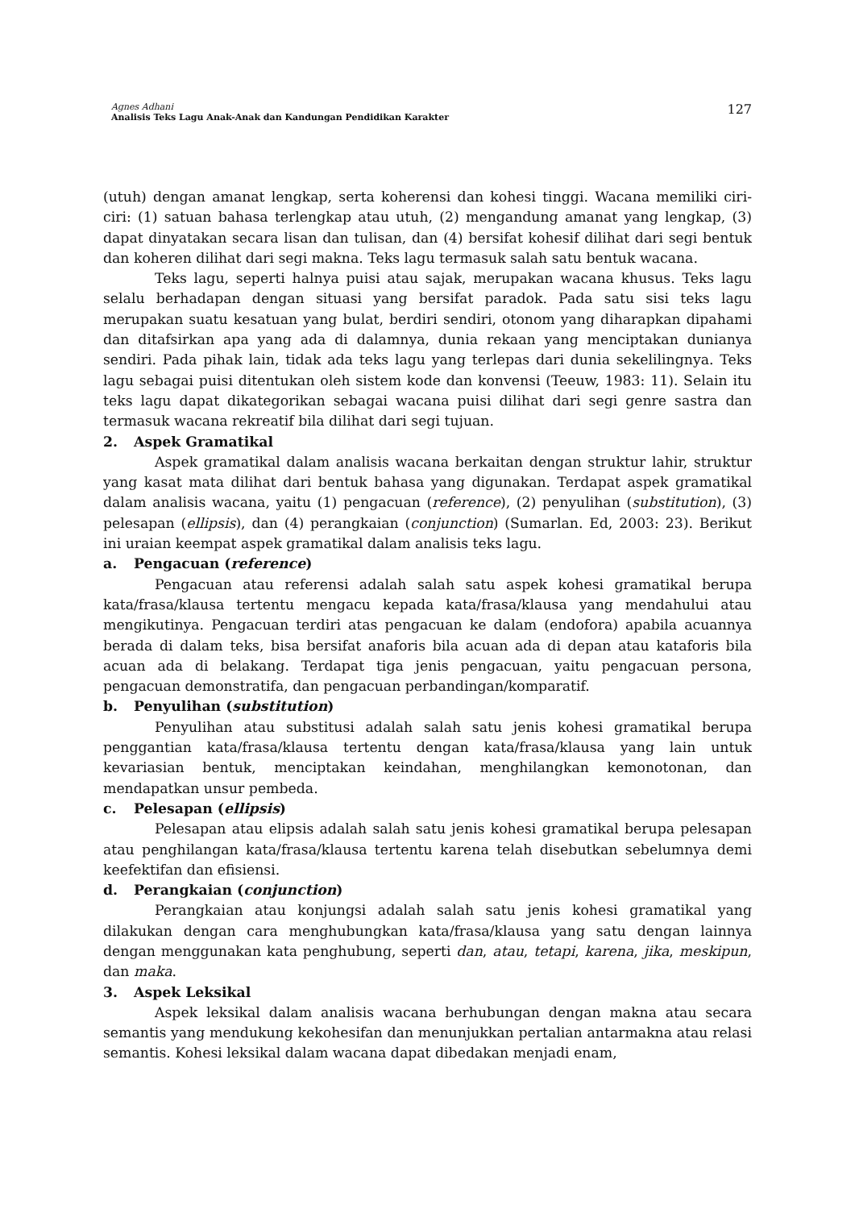Agnes Adhani
Analisis Teks Lagu Anak-Anak dan Kandungan Pendidikan Karakter
127
(utuh) dengan amanat lengkap, serta koherensi dan kohesi tinggi. Wacana memiliki ciri-ciri: (1) satuan bahasa terlengkap atau utuh, (2) mengandung amanat yang lengkap, (3) dapat dinyatakan secara lisan dan tulisan, dan (4) bersifat kohesif dilihat dari segi bentuk dan koheren dilihat dari segi makna. Teks lagu termasuk salah satu bentuk wacana.
Teks lagu, seperti halnya puisi atau sajak, merupakan wacana khusus. Teks lagu selalu berhadapan dengan situasi yang bersifat paradok. Pada satu sisi teks lagu merupakan suatu kesatuan yang bulat, berdiri sendiri, otonom yang diharapkan dipahami dan ditafsirkan apa yang ada di dalamnya, dunia rekaan yang menciptakan dunianya sendiri. Pada pihak lain, tidak ada teks lagu yang terlepas dari dunia sekelilingnya. Teks lagu sebagai puisi ditentukan oleh sistem kode dan konvensi (Teeuw, 1983: 11). Selain itu teks lagu dapat dikategorikan sebagai wacana puisi dilihat dari segi genre sastra dan termasuk wacana rekreatif bila dilihat dari segi tujuan.
2. Aspek Gramatikal
Aspek gramatikal dalam analisis wacana berkaitan dengan struktur lahir, struktur yang kasat mata dilihat dari bentuk bahasa yang digunakan. Terdapat aspek gramatikal dalam analisis wacana, yaitu (1) pengacuan (reference), (2) penyulihan (substitution), (3) pelesapan (ellipsis), dan (4) perangkaian (conjunction) (Sumarlan. Ed, 2003: 23). Berikut ini uraian keempat aspek gramatikal dalam analisis teks lagu.
a. Pengacuan (reference)
Pengacuan atau referensi adalah salah satu aspek kohesi gramatikal berupa kata/frasa/klausa tertentu mengacu kepada kata/frasa/klausa yang mendahului atau mengikutinya. Pengacuan terdiri atas pengacuan ke dalam (endofora) apabila acuannya berada di dalam teks, bisa bersifat anaforis bila acuan ada di depan atau kataforis bila acuan ada di belakang. Terdapat tiga jenis pengacuan, yaitu pengacuan persona, pengacuan demonstratifa, dan pengacuan perbandingan/komparatif.
b. Penyulihan (substitution)
Penyulihan atau substitusi adalah salah satu jenis kohesi gramatikal berupa penggantian kata/frasa/klausa tertentu dengan kata/frasa/klausa yang lain untuk kevariasian bentuk, menciptakan keindahan, menghilangkan kemonotonan, dan mendapatkan unsur pembeda.
c. Pelesapan (ellipsis)
Pelesapan atau elipsis adalah salah satu jenis kohesi gramatikal berupa pelesapan atau penghilangan kata/frasa/klausa tertentu karena telah disebutkan sebelumnya demi keefektifan dan efisiensi.
d. Perangkaian (conjunction)
Perangkaian atau konjungsi adalah salah satu jenis kohesi gramatikal yang dilakukan dengan cara menghubungkan kata/frasa/klausa yang satu dengan lainnya dengan menggunakan kata penghubung, seperti dan, atau, tetapi, karena, jika, meskipun, dan maka.
3. Aspek Leksikal
Aspek leksikal dalam analisis wacana berhubungan dengan makna atau secara semantis yang mendukung kekohesifan dan menunjukkan pertalian antarmakna atau relasi semantis. Kohesi leksikal dalam wacana dapat dibedakan menjadi enam,